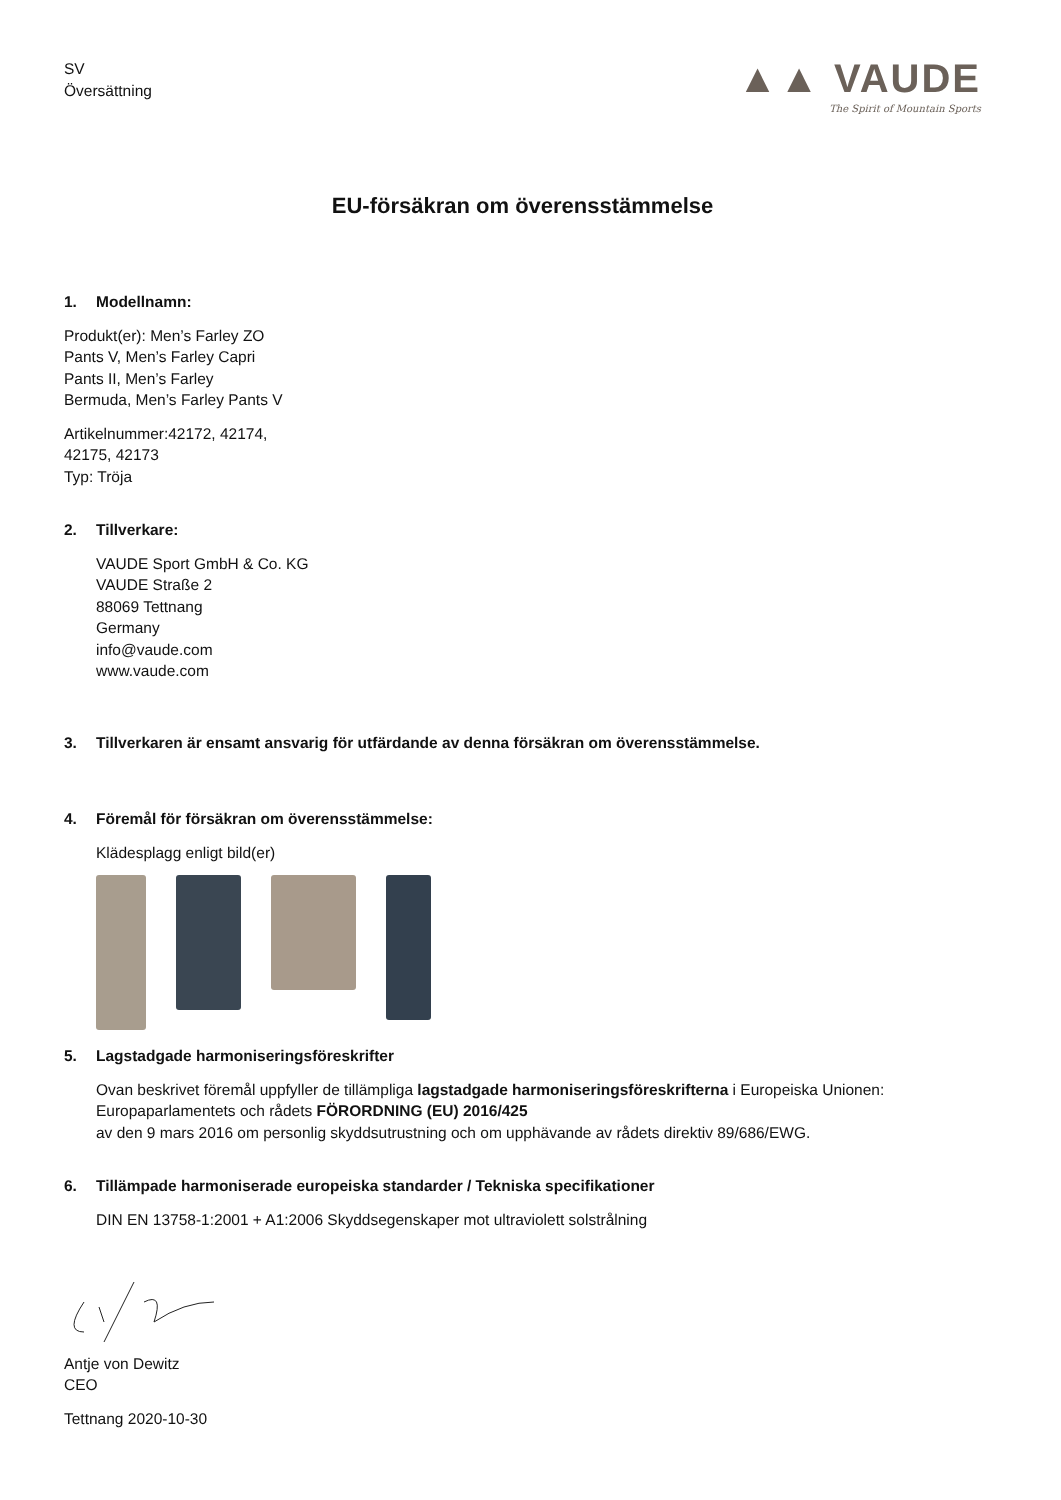SV
Översättning
▲▲ VAUDE
The Spirit of Mountain Sports
EU-försäkran om överensstämmelse
1. Modellnamn:
Produkt(er): Men’s Farley ZO
Pants V, Men’s Farley Capri
Pants II, Men’s Farley
Bermuda, Men’s Farley Pants V
Artikelnummer:42172, 42174,
42175, 42173
Typ: Tröja
2. Tillverkare:
VAUDE Sport GmbH & Co. KG
VAUDE Straße 2
88069 Tettnang
Germany
info@vaude.com
www.vaude.com
3. Tillverkaren är ensamt ansvarig för utfärdande av denna försäkran om överensstämmelse.
4. Föremål för försäkran om överensstämmelse:
Klädesplagg enligt bild(er)
5. Lagstadgade harmoniseringsföreskrifter
Ovan beskrivet föremål uppfyller de tillämpliga lagstadgade harmoniseringsföreskrifterna i Europeiska Unionen:
Europaparlamentets och rådets FÖRORDNING (EU) 2016/425
av den 9 mars 2016 om personlig skyddsutrustning och om upphävande av rådets direktiv 89/686/EWG.
6. Tillämpade harmoniserade europeiska standarder / Tekniska specifikationer
DIN EN 13758-1:2001 + A1:2006 Skyddsegenskaper mot ultraviolett solstrålning
Antje von Dewitz
CEO
Tettnang 2020-10-30